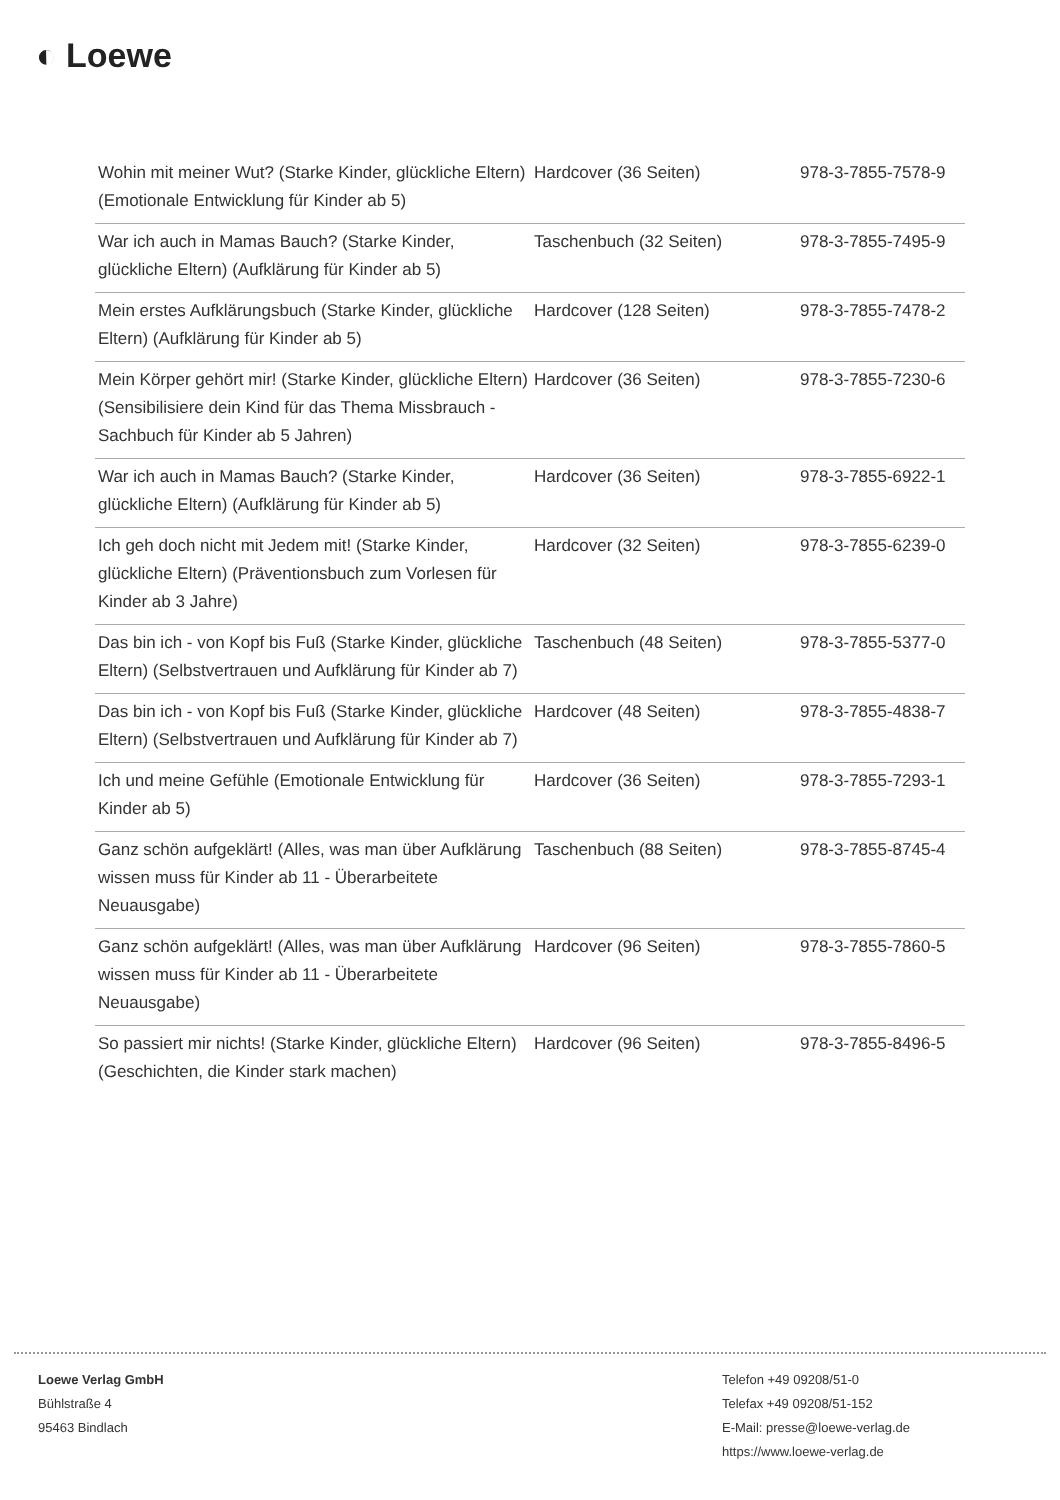◐ Loewe
| Wohin mit meiner Wut? (Starke Kinder, glückliche Eltern) (Emotionale Entwicklung für Kinder ab 5) | Hardcover (36 Seiten) | 978-3-7855-7578-9 |
| War ich auch in Mamas Bauch? (Starke Kinder, glückliche Eltern) (Aufklärung für Kinder ab 5) | Taschenbuch (32 Seiten) | 978-3-7855-7495-9 |
| Mein erstes Aufklärungsbuch (Starke Kinder, glückliche Eltern) (Aufklärung für Kinder ab 5) | Hardcover (128 Seiten) | 978-3-7855-7478-2 |
| Mein Körper gehört mir! (Starke Kinder, glückliche Eltern) (Sensibilisiere dein Kind für das Thema Missbrauch - Sachbuch für Kinder ab 5 Jahren) | Hardcover (36 Seiten) | 978-3-7855-7230-6 |
| War ich auch in Mamas Bauch? (Starke Kinder, glückliche Eltern) (Aufklärung für Kinder ab 5) | Hardcover (36 Seiten) | 978-3-7855-6922-1 |
| Ich geh doch nicht mit Jedem mit! (Starke Kinder, glückliche Eltern) (Präventionsbuch zum Vorlesen für Kinder ab 3 Jahre) | Hardcover (32 Seiten) | 978-3-7855-6239-0 |
| Das bin ich - von Kopf bis Fuß (Starke Kinder, glückliche Eltern) (Selbstvertrauen und Aufklärung für Kinder ab 7) | Taschenbuch (48 Seiten) | 978-3-7855-5377-0 |
| Das bin ich - von Kopf bis Fuß (Starke Kinder, glückliche Eltern) (Selbstvertrauen und Aufklärung für Kinder ab 7) | Hardcover (48 Seiten) | 978-3-7855-4838-7 |
| Ich und meine Gefühle (Emotionale Entwicklung für Kinder ab 5) | Hardcover (36 Seiten) | 978-3-7855-7293-1 |
| Ganz schön aufgeklärt! (Alles, was man über Aufklärung wissen muss für Kinder ab 11 - Überarbeitete Neuausgabe) | Taschenbuch (88 Seiten) | 978-3-7855-8745-4 |
| Ganz schön aufgeklärt! (Alles, was man über Aufklärung wissen muss für Kinder ab 11 - Überarbeitete Neuausgabe) | Hardcover (96 Seiten) | 978-3-7855-7860-5 |
| So passiert mir nichts! (Starke Kinder, glückliche Eltern) (Geschichten, die Kinder stark machen) | Hardcover (96 Seiten) | 978-3-7855-8496-5 |
Loewe Verlag GmbH
Bühlstraße 4
95463 Bindlach
Telefon +49 09208/51-0
Telefax +49 09208/51-152
E-Mail: presse@loewe-verlag.de
https://www.loewe-verlag.de